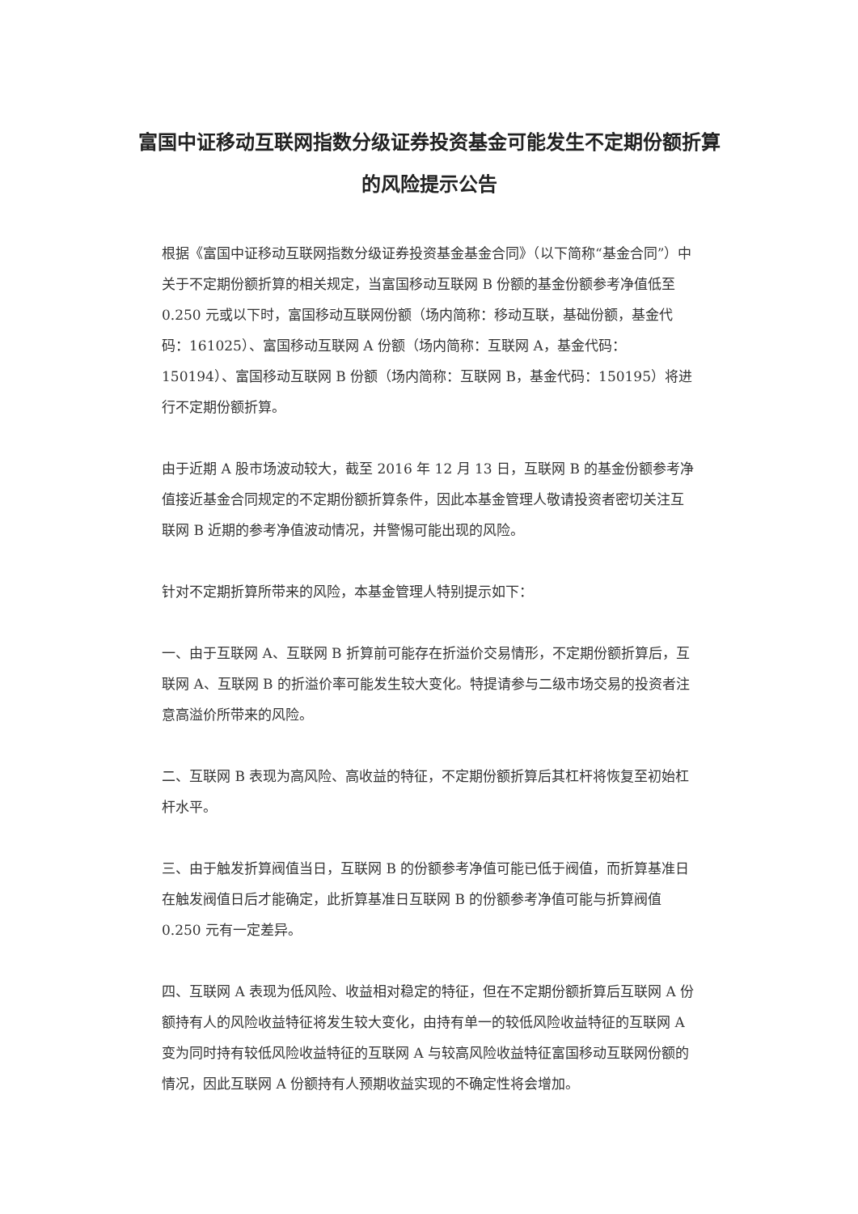富国中证移动互联网指数分级证券投资基金可能发生不定期份额折算的风险提示公告
根据《富国中证移动互联网指数分级证券投资基金基金合同》（以下简称“基金合同”）中关于不定期份额折算的相关规定，当富国移动互联网 B 份额的基金份额参考净值低至 0.250 元或以下时，富国移动互联网份额（场内简称：移动互联，基础份额，基金代码：161025）、富国移动互联网 A 份额（场内简称：互联网 A，基金代码：150194）、富国移动互联网 B 份额（场内简称：互联网 B，基金代码：150195）将进行不定期份额折算。
由于近期 A 股市场波动较大，截至 2016 年 12 月 13 日，互联网 B 的基金份额参考净值接近基金合同规定的不定期份额折算条件，因此本基金管理人敬请投资者密切关注互联网 B 近期的参考净值波动情况，并警惕可能出现的风险。
针对不定期折算所带来的风险，本基金管理人特别提示如下：
一、由于互联网 A、互联网 B 折算前可能存在折溢价交易情形，不定期份额折算后，互联网 A、互联网 B 的折溢价率可能发生较大变化。特提请参与二级市场交易的投资者注意高溢价所带来的风险。
二、互联网 B 表现为高风险、高收益的特征，不定期份额折算后其杠杆将恢复至初始杠杆水平。
三、由于触发折算阀值当日，互联网 B 的份额参考净值可能已低于阀值，而折算基准日在触发阀值日后才能确定，此折算基准日互联网 B 的份额参考净值可能与折算阀值 0.250 元有一定差异。
四、互联网 A 表现为低风险、收益相对稳定的特征，但在不定期份额折算后互联网 A 份额持有人的风险收益特征将发生较大变化，由持有单一的较低风险收益特征的互联网 A 变为同时持有较低风险收益特征的互联网 A 与较高风险收益特征富国移动互联网份额的情况，因此互联网 A 份额持有人预期收益实现的不确定性将会增加。